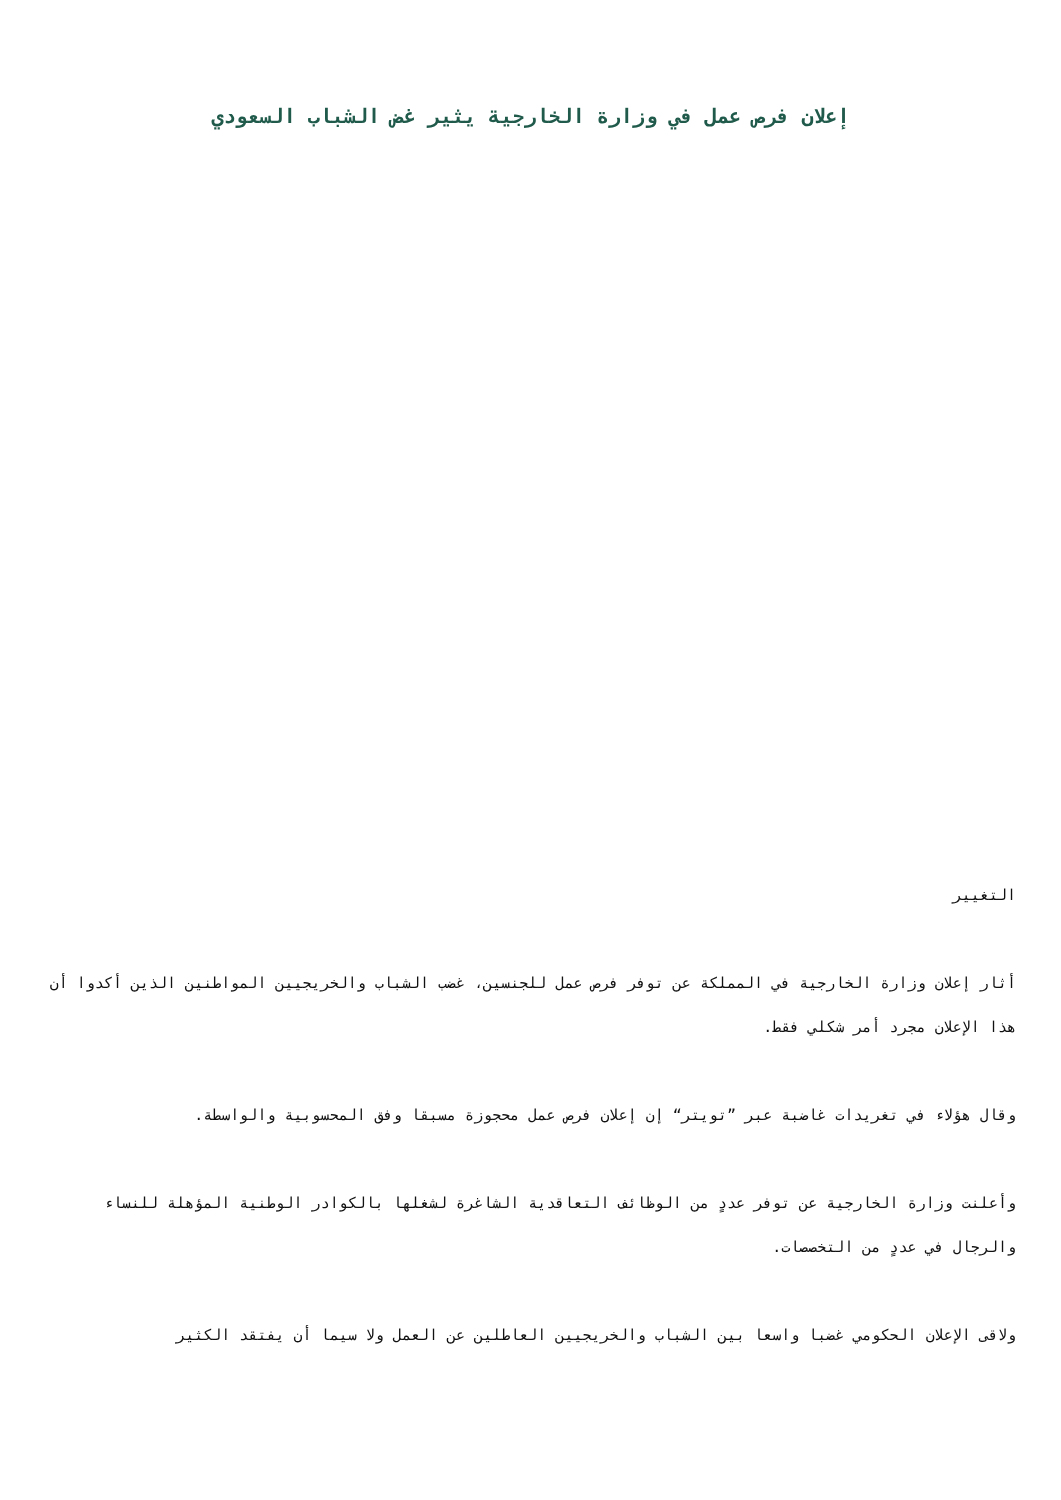إعلان فرص عمل في وزارة الخارجية يثير غض الشباب السعودي
التغيير
أثار إعلان وزارة الخارجية في المملكة عن توفر فرص عمل للجنسين، غضب الشباب والخريجيين المواطنين الذين أكدوا أن هذا الإعلان مجرد أمر شكلي فقط.
وقال هؤلاء في تغريدات غاضبة عبر ”تويتر“ إن إعلان فرص عمل محجوزة مسبقا وفق المحسوبية والواسطة.
وأعلنت وزارة الخارجية عن توفر عددٍ من الوظائف التعاقدية الشاغرة لشغلها بالكوادر الوطنية المؤهلة للنساء والرجال في عددٍ من التخصصات.
ولاقى الإعلان الحكومي غضبا واسعا بين الشباب والخريجيين العاطلين عن العمل ولا سيما أن يفتقد الكثير